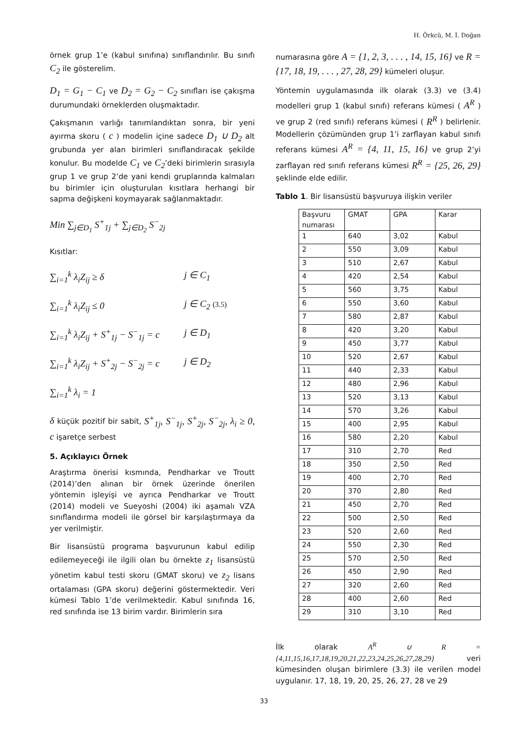H. Örkcü, M. İ. Doğan
örnek grup 1’e (kabul sınıfına) sınıflandırılır. Bu sınıfı C<sub>2</sub> ile gösterelim.
D<sub>1</sub> = G<sub>1</sub> − C<sub>1</sub> ve D<sub>2</sub> = G<sub>2</sub> − C<sub>2</sub> sınıfları ise çakışma durumundaki örneklerden oluşmaktadır.
Çakışmanın varlığı tanımlandıktan sonra, bir yeni ayırma skoru ( c ) modelin içine sadece D<sub>1</sub> ∪ D<sub>2</sub> alt grubunda yer alan birimleri sınıflandıracak şekilde konulur. Bu modelde C<sub>1</sub> ve C<sub>2</sub>’deki birimlerin sırasıyla grup 1 ve grup 2’de yani kendi gruplarında kalmaları bu birimler için oluşturulan kısıtlara herhangi bir sapma değişkeni koymayarak sağlanmaktadır.
Min ∑<sub>j∈D<sub>1</sub></sub> S<sup>+</sup><sub>1j</sub> + ∑<sub>j∈D<sub>2</sub></sub> S<sup>−</sup><sub>2j</sub>
Kısıtlar:
∑<sub>i=1</sub><sup>k</sup> λ<sub>i</sub>Z<sub>ij</sub> ≥ δ j ∈ C<sub>1</sub>
∑<sub>i=1</sub><sup>k</sup> λ<sub>i</sub>Z<sub>ij</sub> ≤ 0 j ∈ C<sub>2</sub> (3.5)
∑<sub>i=1</sub><sup>k</sup> λ<sub>i</sub>Z<sub>ij</sub> + S<sup>+</sup><sub>1j</sub> − S<sup>−</sup><sub>1j</sub> = c j ∈ D<sub>1</sub>
∑<sub>i=1</sub><sup>k</sup> λ<sub>i</sub>Z<sub>ij</sub> + S<sup>+</sup><sub>2j</sub> − S<sup>−</sup><sub>2j</sub> = c j ∈ D<sub>2</sub>
∑<sub>i=1</sub><sup>k</sup> λ<sub>i</sub> = 1
δ küçük pozitif bir sabit, S<sup>+</sup><sub>1j</sub>, S<sup>−</sup><sub>1j</sub>, S<sup>+</sup><sub>2j</sub>, S<sup>−</sup><sub>2j</sub>, λ<sub>i</sub> ≥ 0, c işaretçe serbest
5. Açıklayıcı Örnek
Araştırma önerisi kısmında, Pendharkar ve Troutt (2014)’den alınan bir örnek üzerinde önerilen yöntemin işleyişi ve ayrıca Pendharkar ve Troutt (2014) modeli ve Sueyoshi (2004) iki aşamalı VZA sınıflandırma modeli ile görsel bir karşılaştırmaya da yer verilmiştir.
Bir lisansüstü programa başvurunun kabul edilip edilemeyeceği ile ilgili olan bu örnekte z<sub>1</sub> lisansüstü yönetim kabul testi skoru (GMAT skoru) ve z<sub>2</sub> lisans ortalaması (GPA skoru) değerini göstermektedir. Veri kümesi Tablo 1’de verilmektedir. Kabul sınıfında 16, red sınıfında ise 13 birim vardır. Birimlerin sıra
numarasına göre A = {1, 2, 3, . . . , 14, 15, 16} ve R = {17, 18, 19, . . . , 27, 28, 29} kümeleri oluşur.
Yöntemin uygulamasında ilk olarak (3.3) ve (3.4) modelleri grup 1 (kabul sınıfı) referans kümesi ( A<sup>R</sup> ) ve grup 2 (red sınıfı) referans kümesi ( R<sup>R</sup> ) belirlenir. Modellerin çözümünden grup 1’i zarflayan kabul sınıfı referans kümesi A<sup>R</sup> = {4, 11, 15, 16} ve grup 2’yi zarflayan red sınıfı referans kümesi R<sup>R</sup> = {25, 26, 29} şeklinde elde edilir.
Tablo 1. Bir lisansüstü başvuruya ilişkin veriler
| Başvuru numarası | GMAT | GPA | Karar |
| --- | --- | --- | --- |
| 1 | 640 | 3,02 | Kabul |
| 2 | 550 | 3,09 | Kabul |
| 3 | 510 | 2,67 | Kabul |
| 4 | 420 | 2,54 | Kabul |
| 5 | 560 | 3,75 | Kabul |
| 6 | 550 | 3,60 | Kabul |
| 7 | 580 | 2,87 | Kabul |
| 8 | 420 | 3,20 | Kabul |
| 9 | 450 | 3,77 | Kabul |
| 10 | 520 | 2,67 | Kabul |
| 11 | 440 | 2,33 | Kabul |
| 12 | 480 | 2,96 | Kabul |
| 13 | 520 | 3,13 | Kabul |
| 14 | 570 | 3,26 | Kabul |
| 15 | 400 | 2,95 | Kabul |
| 16 | 580 | 2,20 | Kabul |
| 17 | 310 | 2,70 | Red |
| 18 | 350 | 2,50 | Red |
| 19 | 400 | 2,70 | Red |
| 20 | 370 | 2,80 | Red |
| 21 | 450 | 2,70 | Red |
| 22 | 500 | 2,50 | Red |
| 23 | 520 | 2,60 | Red |
| 24 | 550 | 2,30 | Red |
| 25 | 570 | 2,50 | Red |
| 26 | 450 | 2,90 | Red |
| 27 | 320 | 2,60 | Red |
| 28 | 400 | 2,60 | Red |
| 29 | 310 | 3,10 | Red |
İlk olarak A<sup>R</sup> ∪ R = {4,11,15,16,17,18,19,20,21,22,23,24,25,26,27,28,29} veri kümesinden oluşan birimlere (3.3) ile verilen model uygulanır. 17, 18, 19, 20, 25, 26, 27, 28 ve 29
33